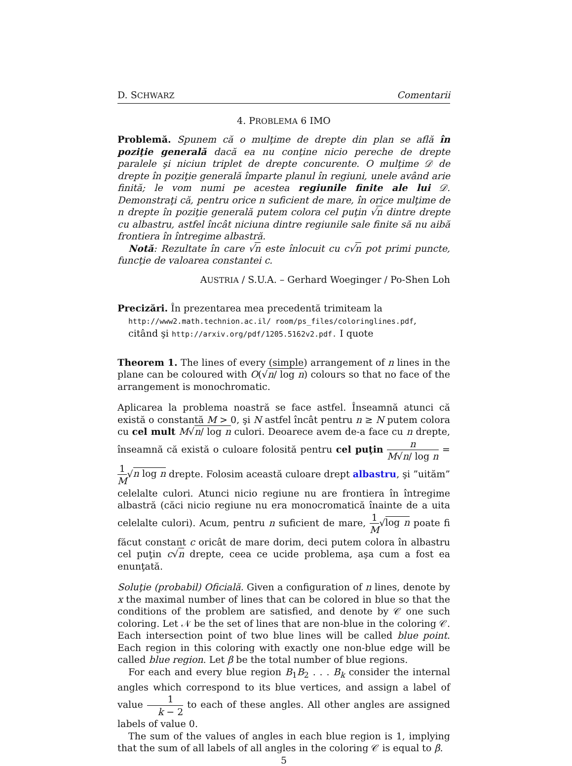D. SCHWARZ Comentarii
4. PROBLEMA 6 IMO
Problemă. Spunem că o mulţime de drepte din plan se află în poziţie generală dacă ea nu conţine nicio pereche de drepte paralele şi niciun triplet de drepte concurente. O mulţime 𝒟 de drepte în poziţie generală împarte planul în regiuni, unele având arie finită; le vom numi pe acestea regiunile finite ale lui 𝒟. Demonstraţi că, pentru orice n suficient de mare, în orice mulţime de n drepte în poziţie generală putem colora cel puţin √n dintre drepte cu albastru, astfel încât niciuna dintre regiunile sale finite să nu aibă frontiera în întregime albastră.
Notă: Rezultate în care √n este înlocuit cu c√n pot primi puncte, funcţie de valoarea constantei c.
AUSTRIA / S.U.A. – Gerhard Woeginger / Po-Shen Loh
Precizări. În prezentarea mea precedentă trimiteam la
http://www2.math.technion.ac.il/ room/ps_files/coloringlines.pdf,
citând şi http://arxiv.org/pdf/1205.5162v2.pdf. I quote
Theorem 1. The lines of every (simple) arrangement of n lines in the plane can be coloured with O(√n/ log n) colours so that no face of the arrangement is monochromatic.
Aplicarea la problema noastră se face astfel. Înseamnă atunci că există o constantă M > 0, şi N astfel încât pentru n ≥ N putem colora cu cel mult M√n/ log n culori. Deoarece avem de-a face cu n drepte, înseamnă că există o culoare folosită pentru cel puţin n M√n/ log n = 1 M√n log n drepte. Folosim această culoare drept albastru, şi ”uităm” celelalte culori. Atunci nicio regiune nu are frontiera în întregime albastră (căci nicio regiune nu era monocromatică înainte de a uita celelalte culori). Acum, pentru n suficient de mare, 1 M√log n poate fi făcut constant c oricât de mare dorim, deci putem colora în albastru cel puţin c√n drepte, ceea ce ucide problema, aşa cum a fost ea enunţată.
Soluţie (probabil) Oficială. Given a configuration of n lines, denote by x the maximal number of lines that can be colored in blue so that the conditions of the problem are satisfied, and denote by 𝒞 one such coloring. Let 𝒩 be the set of lines that are non-blue in the coloring 𝒞. Each intersection point of two blue lines will be called blue point. Each region in this coloring with exactly one non-blue edge will be called blue region. Let β be the total number of blue regions.
For each and every blue region B<sub>1</sub>B<sub>2</sub> . . . B<sub>k</sub> consider the internal angles which correspond to its blue vertices, and assign a label of value 1 k − 2 to each of these angles. All other angles are assigned labels of value 0.
The sum of the values of angles in each blue region is 1, implying that the sum of all labels of all angles in the coloring 𝒞 is equal to β.
5